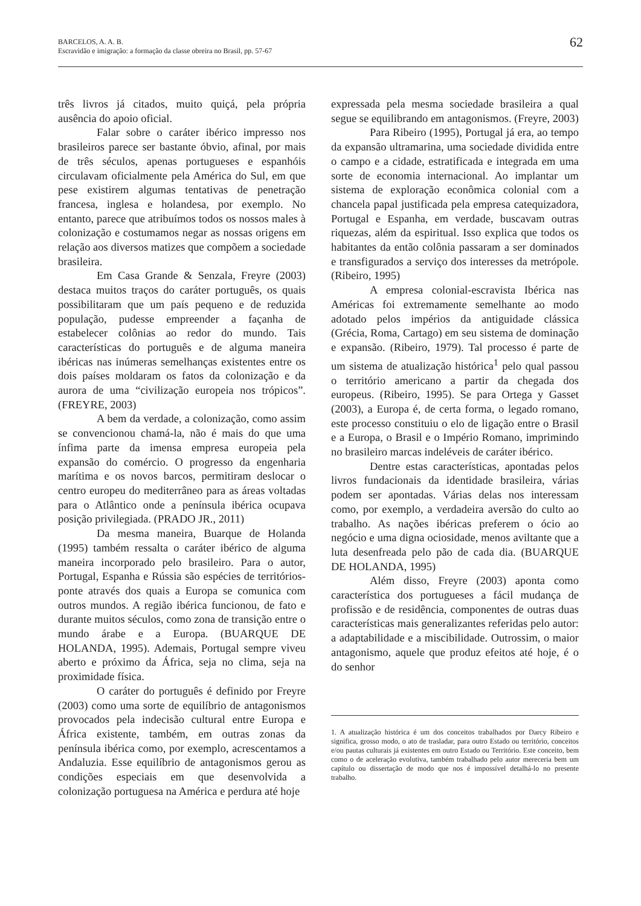BARCELOS, A. A. B.
Escravidão e imigração: a formação da classe obreira no Brasil, pp. 57-67
62
três livros já citados, muito quiçá, pela própria ausência do apoio oficial.
Falar sobre o caráter ibérico impresso nos brasileiros parece ser bastante óbvio, afinal, por mais de três séculos, apenas portugueses e espanhóis circulavam oficialmente pela América do Sul, em que pese existirem algumas tentativas de penetração francesa, inglesa e holandesa, por exemplo. No entanto, parece que atribuímos todos os nossos males à colonização e costumamos negar as nossas origens em relação aos diversos matizes que compõem a sociedade brasileira.
Em Casa Grande & Senzala, Freyre (2003) destaca muitos traços do caráter português, os quais possibilitaram que um país pequeno e de reduzida população, pudesse empreender a façanha de estabelecer colônias ao redor do mundo. Tais características do português e de alguma maneira ibéricas nas inúmeras semelhanças existentes entre os dois países moldaram os fatos da colonização e da aurora de uma “civilização europeia nos trópicos”. (FREYRE, 2003)
A bem da verdade, a colonização, como assim se convencionou chamá-la, não é mais do que uma ínfima parte da imensa empresa europeia pela expansão do comércio. O progresso da engenharia marítima e os novos barcos, permitiram deslocar o centro europeu do mediterrâneo para as áreas voltadas para o Atlântico onde a península ibérica ocupava posição privilegiada. (PRADO JR., 2011)
Da mesma maneira, Buarque de Holanda (1995) também ressalta o caráter ibérico de alguma maneira incorporado pelo brasileiro. Para o autor, Portugal, Espanha e Rússia são espécies de territórios-ponte através dos quais a Europa se comunica com outros mundos. A região ibérica funcionou, de fato e durante muitos séculos, como zona de transição entre o mundo árabe e a Europa. (BUARQUE DE HOLANDA, 1995). Ademais, Portugal sempre viveu aberto e próximo da África, seja no clima, seja na proximidade física.
O caráter do português é definido por Freyre (2003) como uma sorte de equilíbrio de antagonismos provocados pela indecisão cultural entre Europa e África existente, também, em outras zonas da península ibérica como, por exemplo, acrescentamos a Andaluzia. Esse equilíbrio de antagonismos gerou as condições especiais em que desenvolvida a colonização portuguesa na América e perdura até hoje
expressada pela mesma sociedade brasileira a qual segue se equilibrando em antagonismos. (Freyre, 2003)
Para Ribeiro (1995), Portugal já era, ao tempo da expansão ultramarina, uma sociedade dividida entre o campo e a cidade, estratificada e integrada em uma sorte de economia internacional. Ao implantar um sistema de exploração econômica colonial com a chancela papal justificada pela empresa catequizadora, Portugal e Espanha, em verdade, buscavam outras riquezas, além da espiritual. Isso explica que todos os habitantes da então colônia passaram a ser dominados e transfigurados a serviço dos interesses da metrópole. (Ribeiro, 1995)
A empresa colonial-escravista Ibérica nas Américas foi extremamente semelhante ao modo adotado pelos impérios da antiguidade clássica (Grécia, Roma, Cartago) em seu sistema de dominação e expansão. (Ribeiro, 1979). Tal processo é parte de um sistema de atualização histórica<sup>1</sup> pelo qual passou o território americano a partir da chegada dos europeus. (Ribeiro, 1995). Se para Ortega y Gasset (2003), a Europa é, de certa forma, o legado romano, este processo constituiu o elo de ligação entre o Brasil e a Europa, o Brasil e o Império Romano, imprimindo no brasileiro marcas indeléveis de caráter ibérico.
Dentre estas características, apontadas pelos livros fundacionais da identidade brasileira, várias podem ser apontadas. Várias delas nos interessam como, por exemplo, a verdadeira aversão do culto ao trabalho. As nações ibéricas preferem o ócio ao negócio e uma digna ociosidade, menos aviltante que a luta desenfreada pelo pão de cada dia. (BUARQUE DE HOLANDA, 1995)
Além disso, Freyre (2003) aponta como característica dos portugueses a fácil mudança de profissão e de residência, componentes de outras duas características mais generalizantes referidas pelo autor: a adaptabilidade e a miscibilidade. Outrossim, o maior antagonismo, aquele que produz efeitos até hoje, é o do senhor
1. A atualização histórica é um dos conceitos trabalhados por Darcy Ribeiro e significa, grosso modo, o ato de trasladar, para outro Estado ou território, conceitos e/ou pautas culturais já existentes em outro Estado ou Território. Este conceito, bem como o de aceleração evolutiva, também trabalhado pelo autor mereceria bem um capítulo ou dissertação de modo que nos é impossível detalhá-lo no presente trabalho.